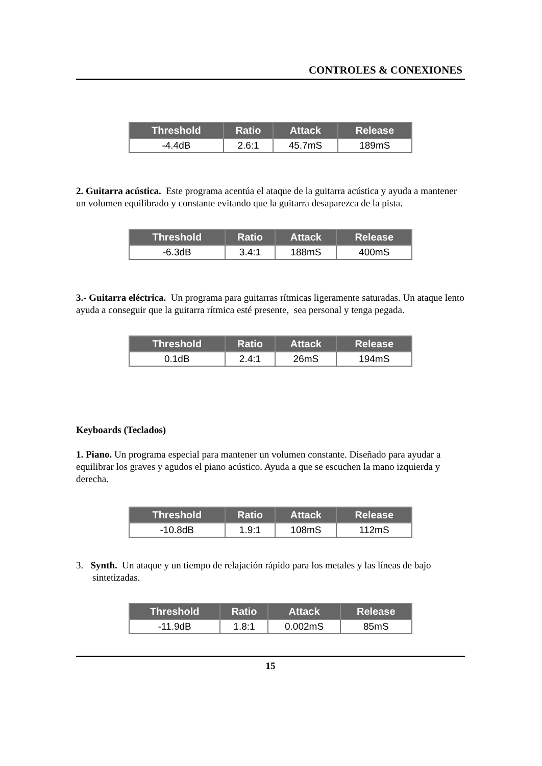CONTROLES & CONEXIONES
| Threshold | Ratio | Attack | Release |
| --- | --- | --- | --- |
| -4.4dB | 2.6:1 | 45.7mS | 189mS |
2. Guitarra acústica. Este programa acentúa el ataque de la guitarra acústica y ayuda a mantener un volumen equilibrado y constante evitando que la guitarra desaparezca de la pista.
| Threshold | Ratio | Attack | Release |
| --- | --- | --- | --- |
| -6.3dB | 3.4:1 | 188mS | 400mS |
3.- Guitarra eléctrica. Un programa para guitarras rítmicas ligeramente saturadas. Un ataque lento ayuda a conseguir que la guitarra rítmica esté presente, sea personal y tenga pegada.
| Threshold | Ratio | Attack | Release |
| --- | --- | --- | --- |
| 0.1dB | 2.4:1 | 26mS | 194mS |
Keyboards (Teclados)
1. Piano. Un programa especial para mantener un volumen constante. Diseñado para ayudar a equilibrar los graves y agudos el piano acústico. Ayuda a que se escuchen la mano izquierda y derecha.
| Threshold | Ratio | Attack | Release |
| --- | --- | --- | --- |
| -10.8dB | 1.9:1 | 108mS | 112mS |
3. Synth. Un ataque y un tiempo de relajación rápido para los metales y las líneas de bajo sintetizadas.
| Threshold | Ratio | Attack | Release |
| --- | --- | --- | --- |
| -11.9dB | 1.8:1 | 0.002mS | 85mS |
15